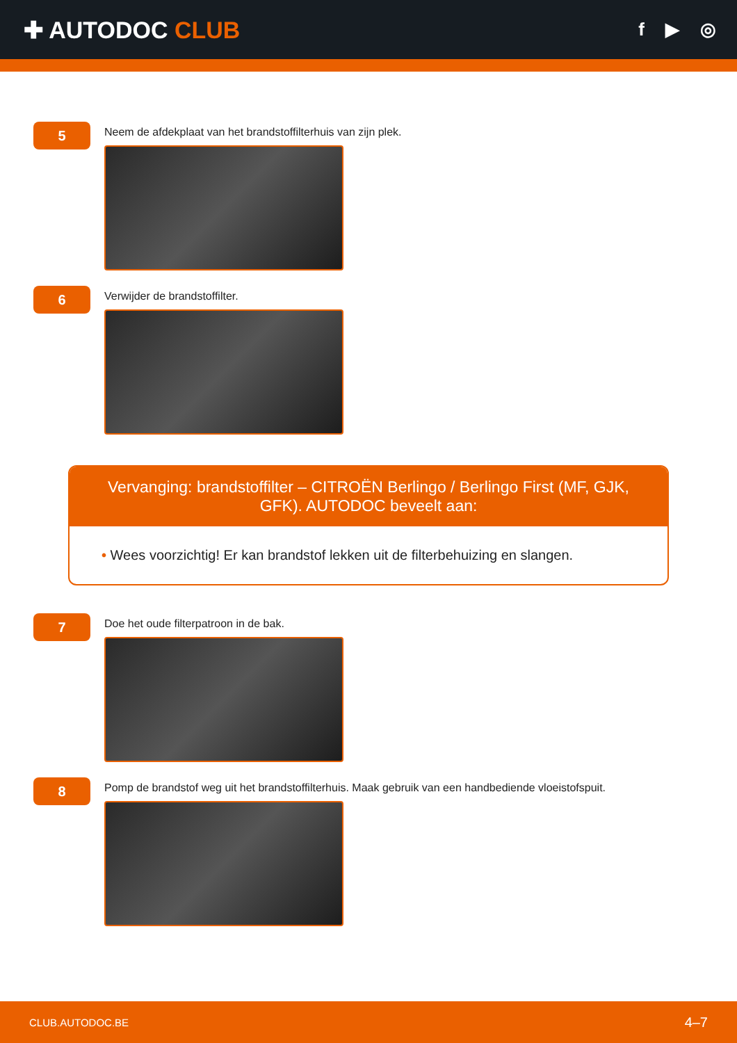✚ AUTODOC CLUB
f ▶ ◎
5
Neem de afdekplaat van het brandstoffilterhuis van zijn plek.
6
Verwijder de brandstoffilter.
Vervanging: brandstoffilter – CITROËN Berlingo / Berlingo First (MF, GJK, GFK). AUTODOC beveelt aan:
• Wees voorzichtig! Er kan brandstof lekken uit de filterbehuizing en slangen.
7
Doe het oude filterpatroon in de bak.
8
Pomp de brandstof weg uit het brandstoffilterhuis. Maak gebruik van een handbediende vloeistofspuit.
CLUB.AUTODOC.BE 4–7